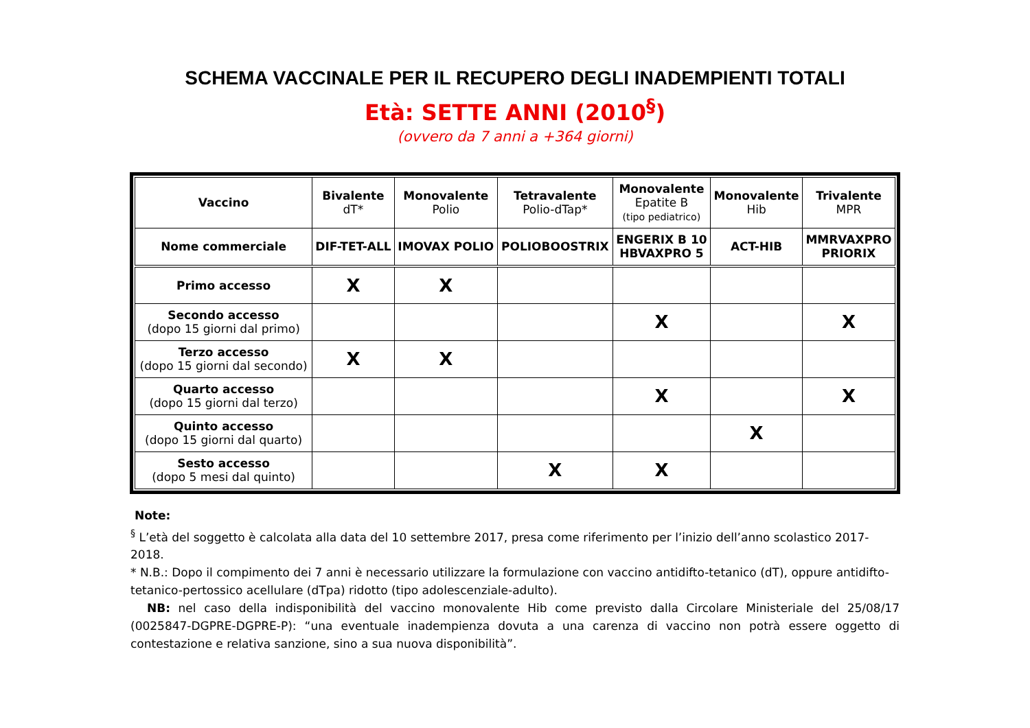SCHEMA VACCINALE PER IL RECUPERO DEGLI INADEMPIENTI TOTALI
Età: SETTE ANNI (2010<sup>§</sup>)
(ovvero da 7 anni a +364 giorni)
| Vaccino | Bivalente dT* | Monovalente Polio | Tetravalente Polio-dTap* | Monovalente Epatite B (tipo pediatrico) | Monovalente Hib | Trivalente MPR |
| --- | --- | --- | --- | --- | --- | --- |
| Nome commerciale | DIF-TET-ALL | IMOVAX POLIO | POLIOBOOSTRIX | ENGERIX B 10 HBVAXPRO 5 | ACT-HIB | MMRVAXPRO PRIORIX |
| Primo accesso | X | X | | | | |
| Secondo accesso (dopo 15 giorni dal primo) | | | | X | | X |
| Terzo accesso (dopo 15 giorni dal secondo) | X | X | | | | |
| Quarto accesso (dopo 15 giorni dal terzo) | | | | X | | X |
| Quinto accesso (dopo 15 giorni dal quarto) | | | | | X | |
| Sesto accesso (dopo 5 mesi dal quinto) | | | X | X | | |
Note:
<sup>§</sup> L’età del soggetto è calcolata alla data del 10 settembre 2017, presa come riferimento per l’inizio dell’anno scolastico 2017-2018.
* N.B.: Dopo il compimento dei 7 anni è necessario utilizzare la formulazione con vaccino antidifto-tetanico (dT), oppure antidifto-tetanico-pertossico acellulare (dTpa) ridotto (tipo adolescenziale-adulto).
NB: nel caso della indisponibilità del vaccino monovalente Hib come previsto dalla Circolare Ministeriale del 25/08/17 (0025847-DGPRE-DGPRE-P): “una eventuale inadempienza dovuta a una carenza di vaccino non potrà essere oggetto di contestazione e relativa sanzione, sino a sua nuova disponibilità”.